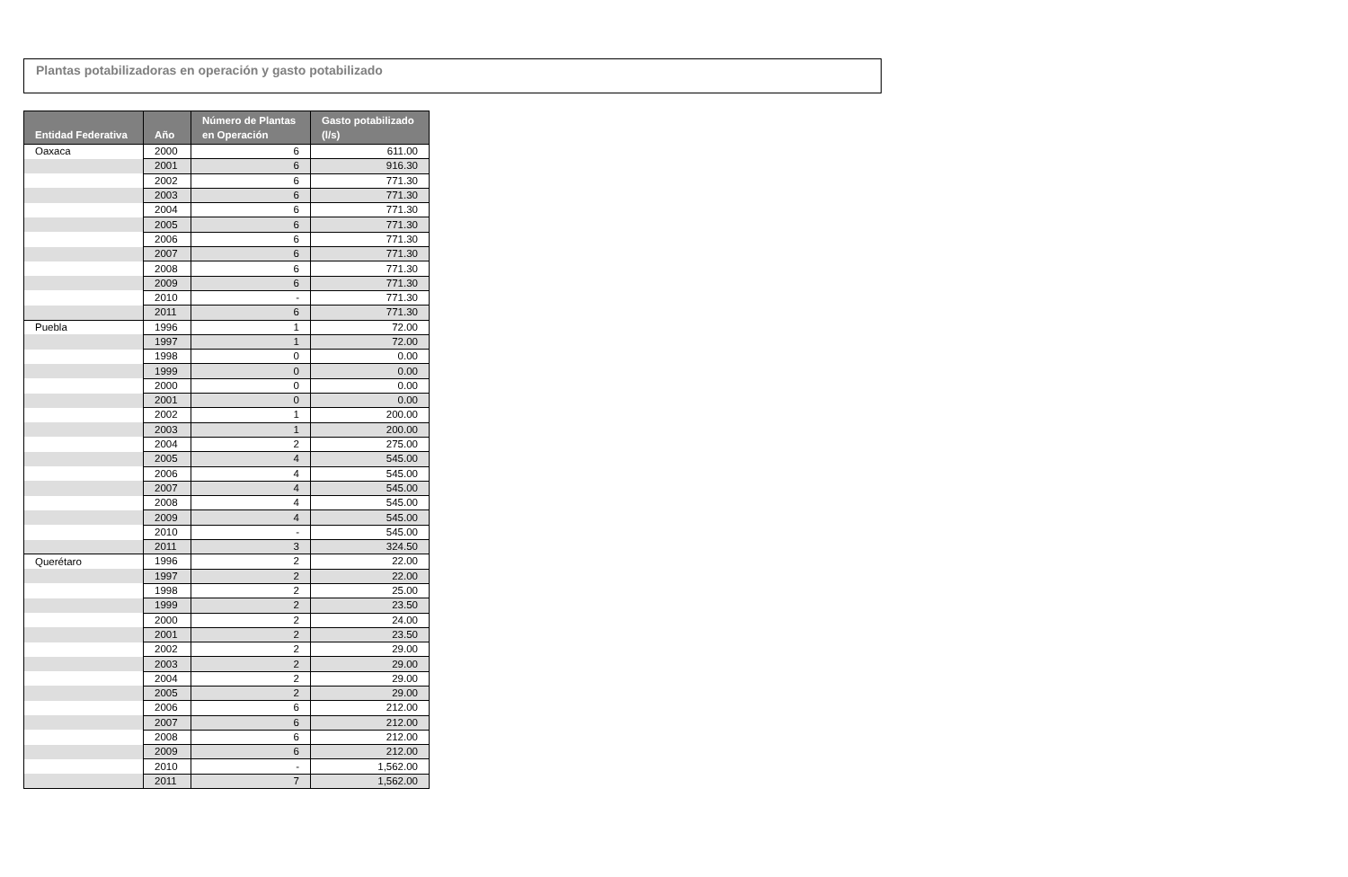Plantas potabilizadoras en operación y gasto potabilizado
| Entidad Federativa | Año | Número de Plantas en Operación | Gasto potabilizado (l/s) |
| --- | --- | --- | --- |
| Oaxaca | 2000 | 6 | 611.00 |
| | 2001 | 6 | 916.30 |
| | 2002 | 6 | 771.30 |
| | 2003 | 6 | 771.30 |
| | 2004 | 6 | 771.30 |
| | 2005 | 6 | 771.30 |
| | 2006 | 6 | 771.30 |
| | 2007 | 6 | 771.30 |
| | 2008 | 6 | 771.30 |
| | 2009 | 6 | 771.30 |
| | 2010 | - | 771.30 |
| | 2011 | 6 | 771.30 |
| Puebla | 1996 | 1 | 72.00 |
| | 1997 | 1 | 72.00 |
| | 1998 | 0 | 0.00 |
| | 1999 | 0 | 0.00 |
| | 2000 | 0 | 0.00 |
| | 2001 | 0 | 0.00 |
| | 2002 | 1 | 200.00 |
| | 2003 | 1 | 200.00 |
| | 2004 | 2 | 275.00 |
| | 2005 | 4 | 545.00 |
| | 2006 | 4 | 545.00 |
| | 2007 | 4 | 545.00 |
| | 2008 | 4 | 545.00 |
| | 2009 | 4 | 545.00 |
| | 2010 | - | 545.00 |
| | 2011 | 3 | 324.50 |
| Querétaro | 1996 | 2 | 22.00 |
| | 1997 | 2 | 22.00 |
| | 1998 | 2 | 25.00 |
| | 1999 | 2 | 23.50 |
| | 2000 | 2 | 24.00 |
| | 2001 | 2 | 23.50 |
| | 2002 | 2 | 29.00 |
| | 2003 | 2 | 29.00 |
| | 2004 | 2 | 29.00 |
| | 2005 | 2 | 29.00 |
| | 2006 | 6 | 212.00 |
| | 2007 | 6 | 212.00 |
| | 2008 | 6 | 212.00 |
| | 2009 | 6 | 212.00 |
| | 2010 | - | 1,562.00 |
| | 2011 | 7 | 1,562.00 |